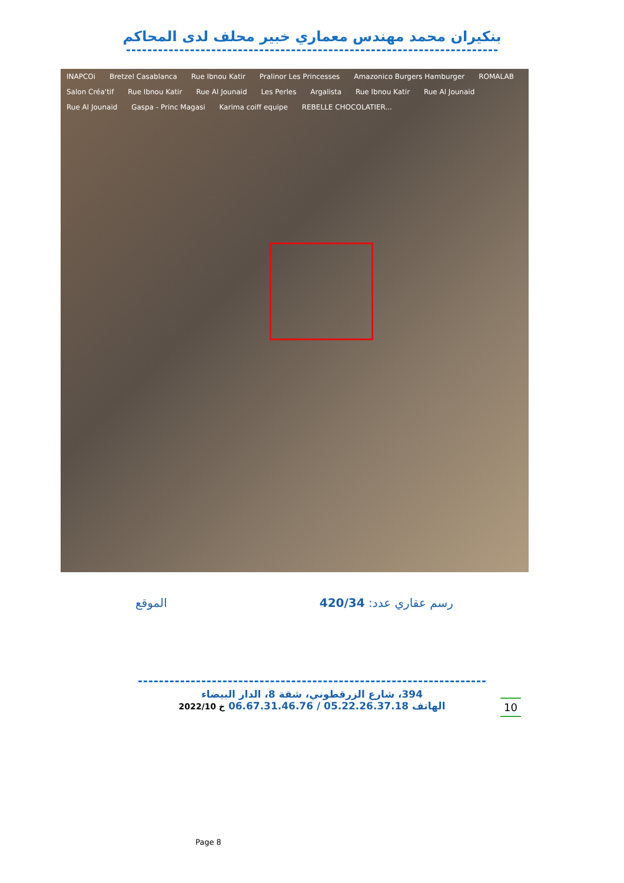بنكيران محمد مهندس معماري خبير محلف لدى المحاكم
INAPCOi Bretzel Casablanca Rue Ibnou Katir Pralinor Les Princesses Amazonico Burgers Hamburger ROMALAB Salon Créa'tif Rue Ibnou Katir Rue Al Jounaid Les Perles Argalista Rue Ibnou Katir Rue Al Jounaid Rue Al Jounaid Gaspa - Princ Magasi Karima coiff equipe REBELLE CHOCOLATIER...
رسم عقاري عدد: 420/34 الموقع
394، شارع الزرقطوني، شقة 8، الدار البيضاء
الهاتف 05.22.26.37.18 / 06.67.31.46.76 خ 2022/10
10
Page 8